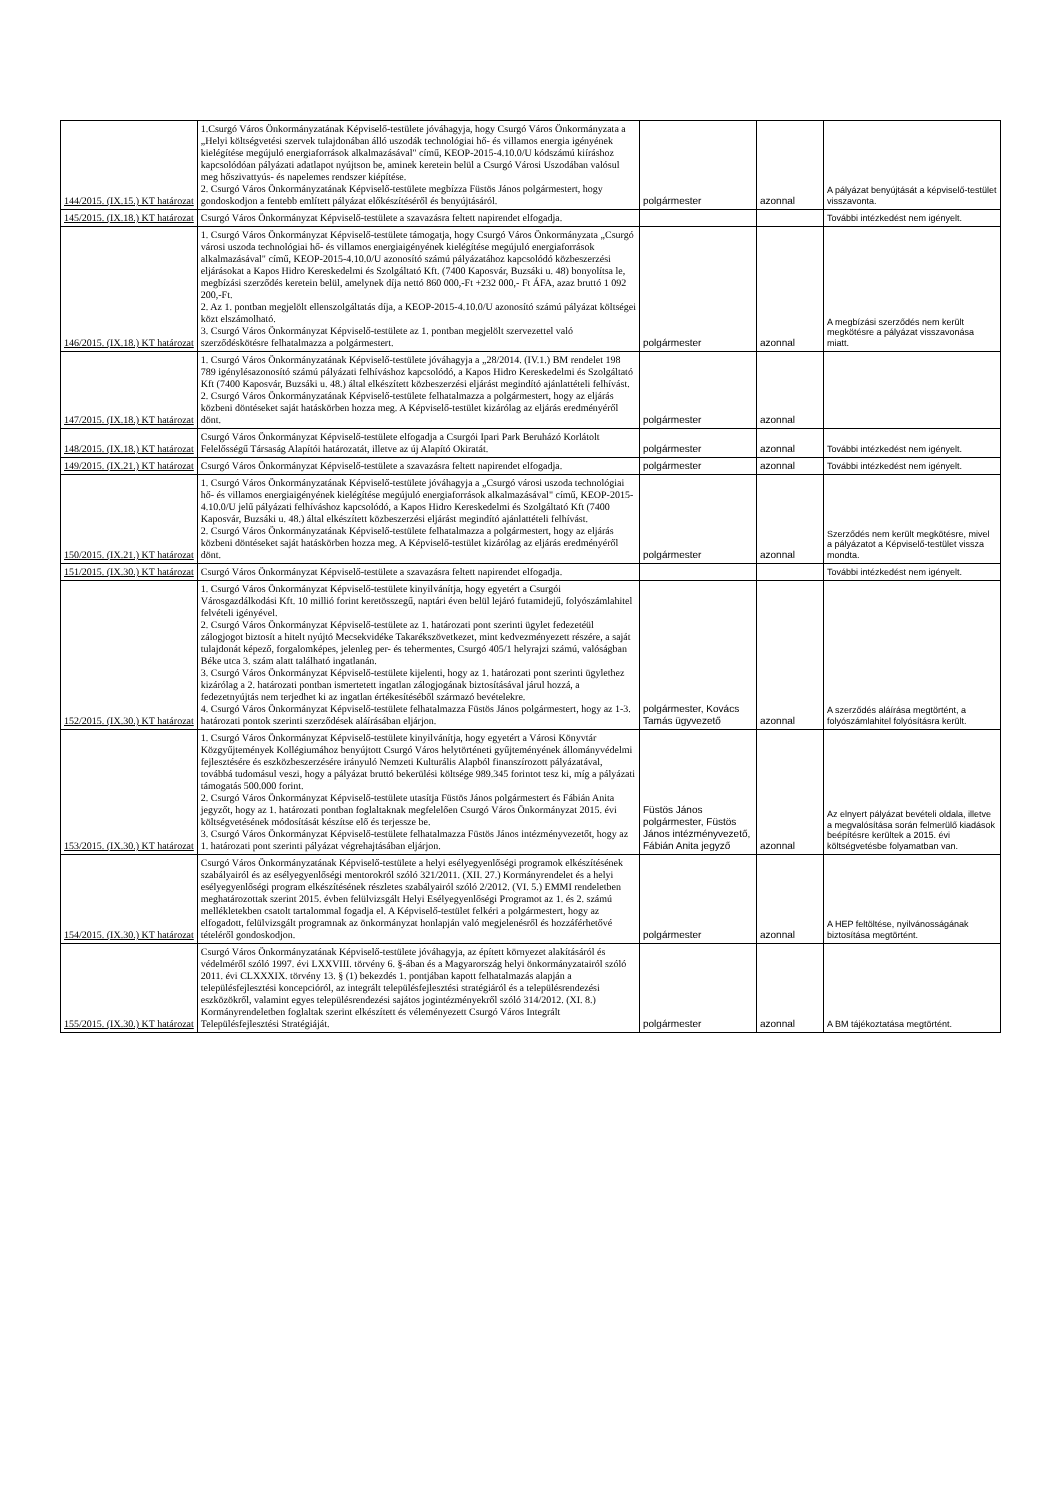| 144/2015. (IX.15.) KT határozat | 1.Csurgó Város Önkormányzatának Képviselő-testülete jóváhagyja, hogy Csurgó Város Önkormányzata a „Helyi költségvetési szervek tulajdonában álló uszodák technológiai hő- és villamos energia igényének kielégítése megújuló energiaforrások alkalmazásával" című, KEOP-2015-4.10.0/U kódszámú kiíráshoz kapcsolódóan pályázati adatlapot nyújtson be, aminek keretein belül a Csurgó Városi Uszodában valósul meg hőszivattyús- és napelemes rendszer kiépítése. 2. Csurgó Város Önkormányzatának Képviselő-testülete megbízza Füstös János polgármestert, hogy gondoskodjon a fentebb említett pályázat előkészítéséről és benyújtásáról. | polgármester | azonnal | A pályázat benyújtását a képviselő-testület visszavonta. |
| 145/2015. (IX.18.) KT határozat | Csurgó Város Önkormányzat Képviselő-testülete a szavazásra feltett napirendet elfogadja. | | | További intézkedést nem igényelt. |
| 146/2015. (IX.18.) KT határozat | 1. Csurgó Város Önkormányzat Képviselő-testülete támogatja, hogy Csurgó Város Önkormányzata „Csurgó városi uszoda technológiai hő- és villamos energiaigényének kielégítése megújuló energiaforrások alkalmazásával" című, KEOP-2015-4.10.0/U azonosító számú pályázatához kapcsolódó közbeszerzési eljárásokat a Kapos Hidro Kereskedelmi és Szolgáltató Kft. (7400 Kaposvár, Buzsáki u. 48) bonyolítsa le, megbízási szerződés keretein belül, amelynek díja nettó 860 000,-Ft +232 000,- Ft ÁFA, azaz bruttó 1 092 200,-Ft. 2. Az 1. pontban megjelölt ellenszolgáltatás díja, a KEOP-2015-4.10.0/U azonosító számú pályázat költségei közt elszámolható. 3. Csurgó Város Önkormányzat Képviselő-testülete az 1. pontban megjelölt szervezettel való szerződéskötésre felhatalmazza a polgármestert. | polgármester | azonnal | A megbízási szerződés nem került megkötésre a pályázat visszavonása miatt. |
| 147/2015. (IX.18.) KT határozat | 1. Csurgó Város Önkormányzatának Képviselő-testülete jóváhagyja a „28/2014. (IV.1.) BM rendelet 198 789 igénylésazonosító számú pályázati felhíváshoz kapcsolódó, a Kapos Hidro Kereskedelmi és Szolgáltató Kft (7400 Kaposvár, Buzsáki u. 48.) által elkészített közbeszerzési eljárást megindító ajánlattételi felhívást. 2. Csurgó Város Önkormányzatának Képviselő-testülete felhatalmazza a polgármestert, hogy az eljárás közbeni döntéseket saját hatáskörben hozza meg. A Képviselő-testület kizárólag az eljárás eredményéről dönt. | polgármester | azonnal | |
| 148/2015. (IX.18.) KT határozat | Csurgó Város Önkormányzat Képviselő-testülete elfogadja a Csurgói Ipari Park Beruházó Korlátolt Felelősségű Társaság Alapítói határozatát, illetve az új Alapító Okiratát. | polgármester | azonnal | További intézkedést nem igényelt. |
| 149/2015. (IX.21.) KT határozat | Csurgó Város Önkormányzat Képviselő-testülete a szavazásra feltett napirendet elfogadja. | polgármester | azonnal | További intézkedést nem igényelt. |
| 150/2015. (IX.21.) KT határozat | 1. Csurgó Város Önkormányzatának Képviselő-testülete jóváhagyja a „Csurgó városi uszoda technológiai hő- és villamos energiaigényének kielégítése megújuló energiaforrások alkalmazásával" című, KEOP-2015-4.10.0/U jelű pályázati felhíváshoz kapcsolódó, a Kapos Hidro Kereskedelmi és Szolgáltató Kft (7400 Kaposvár, Buzsáki u. 48.) által elkészített közbeszerzési eljárást megindító ajánlattételi felhívást. 2. Csurgó Város Önkormányzatának Képviselő-testülete felhatalmazza a polgármestert, hogy az eljárás közbeni döntéseket saját hatáskörben hozza meg. A Képviselő-testület kizárólag az eljárás eredményéről dönt. | polgármester | azonnal | Szerződés nem került megkötésre, mivel a pályázatot a Képviselő-testület vissza mondta. |
| 151/2015. (IX.30.) KT határozat | Csurgó Város Önkormányzat Képviselő-testülete a szavazásra feltett napirendet elfogadja. | | | További intézkedést nem igényelt. |
| 152/2015. (IX.30.) KT határozat | 1. Csurgó Város Önkormányzat Képviselő-testülete kinyilvánítja, hogy egyetért a Csurgói Városgazdálkodási Kft. 10 millió forint keretösszegű, naptári éven belül lejáró futamidejű, folyószámlahitel felvételi igényével. 2. Csurgó Város Önkormányzat Képviselő-testülete az 1. határozati pont szerinti ügylet fedezetéül zálogjogot biztosít a hitelt nyújtó Mecsekvidéke Takarékszövetkezet, mint kedvezményezett részére, a saját tulajdonát képező, forgalomképes, jelenleg per- és tehermentes, Csurgó 405/1 helyrajzi számú, valóságban Béke utca 3. szám alatt található ingatlanán. 3. Csurgó Város Önkormányzat Képviselő-testülete kijelenti, hogy az 1. határozati pont szerinti ügylethez kizárólag a 2. határozati pontban ismertetett ingatlan zálogjogának biztosításával járul hozzá, a fedezetnyújtás nem terjedhet ki az ingatlan értékesítéséből származó bevételekre. 4. Csurgó Város Önkormányzat Képviselő-testülete felhatalmazza Füstös János polgármestert, hogy az 1-3. határozati pontok szerinti szerződések aláírásában eljárjon. | polgármester, Kovács Tamás ügyvezető | azonnal | A szerződés aláírása megtörtént, a folyószámlahitel folyósításra került. |
| 153/2015. (IX.30.) KT határozat | 1. Csurgó Város Önkormányzat Képviselő-testülete kinyilvánítja, hogy egyetért a Városi Könyvtár Közgyűjtemények Kollégiumához benyújtott Csurgó Város helytörténeti gyűjteményének állományvédelmi fejlesztésére és eszközbeszerzésére irányuló Nemzeti Kulturális Alapból finanszírozott pályázatával, továbbá tudomásul veszi, hogy a pályázat bruttó bekerülési költsége 989.345 forintot tesz ki, míg a pályázati támogatás 500.000 forint. 2. Csurgó Város Önkormányzat Képviselő-testülete utasítja Füstös János polgármestert és Fábián Anita jegyzőt, hogy az 1. határozati pontban foglaltaknak megfelelően Csurgó Város Önkormányzat 2015. évi költségvetésének módosítását készítse elő és terjessze be. 3. Csurgó Város Önkormányzat Képviselő-testülete felhatalmazza Füstös János intézményvezetőt, hogy az 1. határozati pont szerinti pályázat végrehajtásában eljárjon. | Füstös János polgármester, Füstös János intézményvezető, Fábián Anita jegyző | azonnal | Az elnyert pályázat bevételi oldala, illetve a megvalósítása során felmerülő kiadások beépítésre kerültek a 2015. évi költségvetésbe folyamatban van. |
| 154/2015. (IX.30.) KT határozat | Csurgó Város Önkormányzatának Képviselő-testülete a helyi esélyegyenlőségi programok elkészítésének szabályairól és az esélyegyenlőségi mentorokról szóló 321/2011. (XII. 27.) Kormányrendelet és a helyi esélyegyenlőségi program elkészítésének részletes szabályairól szóló 2/2012. (VI. 5.) EMMI rendeletben meghatározottak szerint 2015. évben felülvizsgált Helyi Esélyegyenlőségi Programot az 1. és 2. számú mellékletekben csatolt tartalommal fogadja el. A Képviselő-testület felkéri a polgármestert, hogy az elfogadott, felülvizsgált programnak az önkormányzat honlapján való megjelenésről és hozzáférhetővé tételéről gondoskodjon. | polgármester | azonnal | A HEP feltöltése, nyilvánosságának biztosítása megtörtént. |
| 155/2015. (IX.30.) KT határozat | Csurgó Város Önkormányzatának Képviselő-testülete jóváhagyja, az épített környezet alakításáról és védelméről szóló 1997. évi LXXVIII. törvény 6. §-ában és a Magyarország helyi önkormányzatairól szóló 2011. évi CLXXXIX. törvény 13. § (1) bekezdés 1. pontjában kapott felhatalmazás alapján a településfejlesztési koncepcióról, az integrált településfejlesztési stratégiáról és a településrendezési eszközökről, valamint egyes településrendezési sajátos jogintézményekről szóló 314/2012. (XI. 8.) Kormányrendeletben foglaltak szerint elkészített és véleményezett Csurgó Város Integrált Településfejlesztési Stratégiáját. | polgármester | azonnal | A BM tájékoztatása megtörtént. |